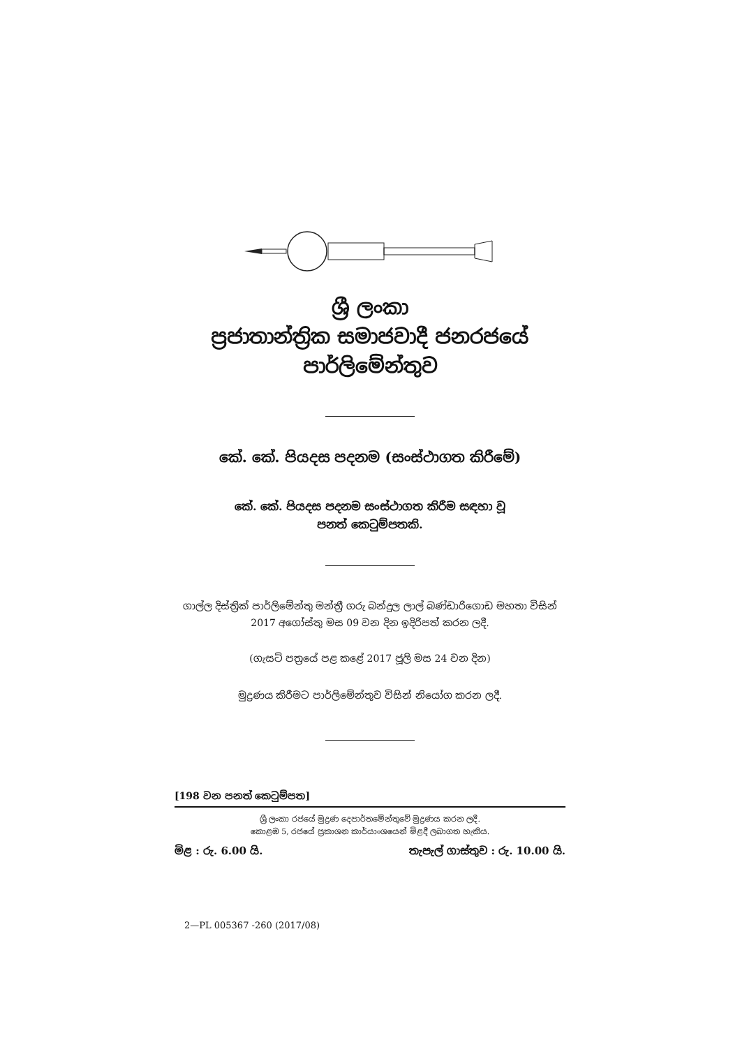ශ්‍රී ලංකා
ප්‍රජාතාන්ත්‍රික සමාජවාදී ජනරජයේ
පාර්ලිමේන්තුව
කේ. කේ. පියදස පදනම (සංස්ථාගත කිරීමේ)
කේ. කේ. පියදස පදනම සංස්ථාගත කිරීම සඳහා වූ
පනත් කෙටුම්පතකි.
ගාල්ල දිස්ත්‍රික් පාර්ලිමේන්තු මන්ත්‍රී ගරු බන්දුල ලාල් බණ්ඩාරිගොඩ මහතා විසින්
2017 අගෝස්තු මස 09 වන දින ඉදිරිපත් කරන ලදී.
(ගැසට් පත්‍රයේ පළ කළේ 2017 ජූලි මස 24 වන දින)
මුද්‍රණය කිරීමට පාර්ලිමේන්තුව විසින් නියෝග කරන ලදී.
[198 වන පනත් කෙටුම්පත]
ශ්‍රී ලංකා රජයේ මුද්‍රණ දෙපාර්තමේන්තුවේ මුද්‍රණය කරන ලදී.
කොළඹ 5, රජයේ ප්‍රකාශන කාර්යාංශයෙන් මිළදී ලබාගත හැකිය.
මිළ : රු. 6.00 යි. තැපැල් ගාස්තුව : රු. 10.00 යි.
2—PL 005367 -260 (2017/08)